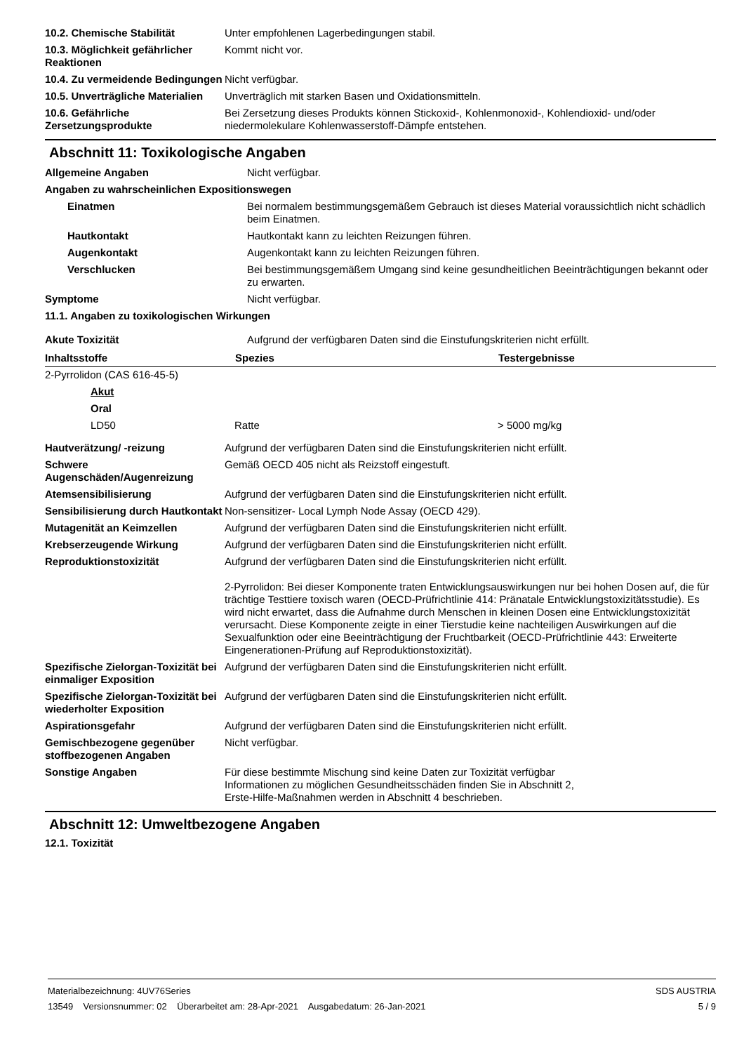| 10.2. Chemische Stabilität | Unter empfohlenen Lagerbedingungen stabil. |
| 10.3. Möglichkeit gefährlicher Reaktionen | Kommt nicht vor. |
| 10.4. Zu vermeidende Bedingungen | Nicht verfügbar. |
| 10.5. Unverträgliche Materialien | Unverträglich mit starken Basen und Oxidationsmitteln. |
| 10.6. Gefährliche Zersetzungsprodukte | Bei Zersetzung dieses Produkts können Stickoxid-, Kohlenmonoxid-, Kohlendioxid- und/oder niedermolekulare Kohlenwasserstoff-Dämpfe entstehen. |
Abschnitt 11: Toxikologische Angaben
| Allgemeine Angaben | Nicht verfügbar. |
| Angaben zu wahrscheinlichen Expositionswegen | |
| Einatmen | Bei normalem bestimmungsgemäßem Gebrauch ist dieses Material voraussichtlich nicht schädlich beim Einatmen. |
| Hautkontakt | Hautkontakt kann zu leichten Reizungen führen. |
| Augenkontakt | Augenkontakt kann zu leichten Reizungen führen. |
| Verschlucken | Bei bestimmungsgemäßem Umgang sind keine gesundheitlichen Beeinträchtigungen bekannt oder zu erwarten. |
| Symptome | Nicht verfügbar. |
| 11.1. Angaben zu toxikologischen Wirkungen | |
| Akute Toxizität | Aufgrund der verfügbaren Daten sind die Einstufungskriterien nicht erfüllt. |
| Inhaltsstoffe | Spezies | Testergebnisse |
| --- | --- | --- |
| 2-Pyrrolidon (CAS 616-45-5) | | |
| Akut | | |
| Oral | | |
| LD50 | Ratte | > 5000 mg/kg |
| Hautverätzung/ -reizung | Aufgrund der verfügbaren Daten sind die Einstufungskriterien nicht erfüllt. |
| Schwere Augenschäden/Augenreizung | Gemäß OECD 405 nicht als Reizstoff eingestuft. |
| Atemsensibilisierung | Aufgrund der verfügbaren Daten sind die Einstufungskriterien nicht erfüllt. |
| Sensibilisierung durch Hautkontakt | Non-sensitizer- Local Lymph Node Assay (OECD 429). |
| Mutagenität an Keimzellen | Aufgrund der verfügbaren Daten sind die Einstufungskriterien nicht erfüllt. |
| Krebserzeugende Wirkung | Aufgrund der verfügbaren Daten sind die Einstufungskriterien nicht erfüllt. |
| Reproduktionstoxizität | Aufgrund der verfügbaren Daten sind die Einstufungskriterien nicht erfüllt. 2-Pyrrolidon: Bei dieser Komponente traten Entwicklungsauswirkungen nur bei hohen Dosen auf, die für trächtige Testtiere toxisch waren (OECD-Prüfrichtlinie 414: Pränatale Entwicklungstoxizitätsstudie). Es wird nicht erwartet, dass die Aufnahme durch Menschen in kleinen Dosen eine Entwicklungstoxizität verursacht. Diese Komponente zeigte in einer Tierstudie keine nachteiligen Auswirkungen auf die Sexualfunktion oder eine Beeinträchtigung der Fruchtbarkeit (OECD-Prüfrichtlinie 443: Erweiterte Eingenerationen-Prüfung auf Reproduktionstoxizität). |
| Spezifische Zielorgan-Toxizität bei einmaliger Exposition | Aufgrund der verfügbaren Daten sind die Einstufungskriterien nicht erfüllt. |
| Spezifische Zielorgan-Toxizität bei wiederholter Exposition | Aufgrund der verfügbaren Daten sind die Einstufungskriterien nicht erfüllt. |
| Aspirationsgefahr | Aufgrund der verfügbaren Daten sind die Einstufungskriterien nicht erfüllt. |
| Gemischbezogene gegenüber stoffbezogenen Angaben | Nicht verfügbar. |
| Sonstige Angaben | Für diese bestimmte Mischung sind keine Daten zur Toxizität verfügbar Informationen zu möglichen Gesundheitsschäden finden Sie in Abschnitt 2, Erste-Hilfe-Maßnahmen werden in Abschnitt 4 beschrieben. |
Abschnitt 12: Umweltbezogene Angaben
12.1. Toxizität
Materialbezeichnung: 4UV76Series SDS AUSTRIA
13549 Versionsnummer: 02 Überarbeitet am: 28-Apr-2021 Ausgabedatum: 26-Jan-2021 5 / 9